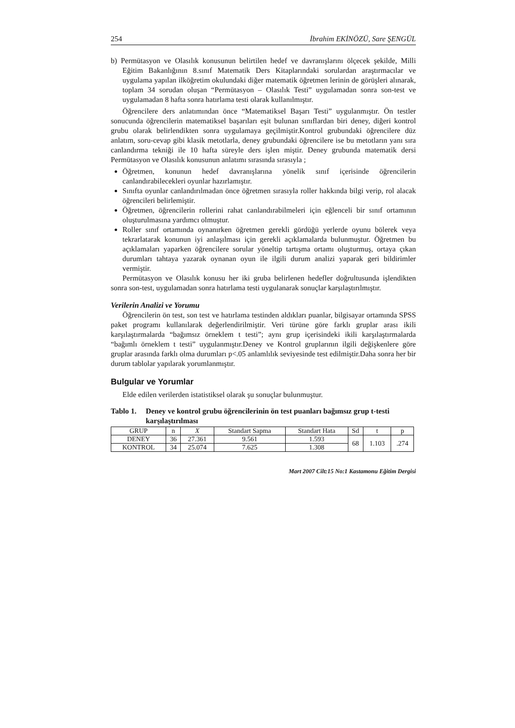254 İbrahim EKİNÖZÜ, Sare ŞENGÜL
b) Permütasyon ve Olasılık konusunun belirtilen hedef ve davranışlarını ölçecek şekilde, Milli Eğitim Bakanlığının 8.sınıf Matematik Ders Kitaplarındaki sorulardan araştırmacılar ve uygulama yapılan ilköğretim okulundaki diğer matematik öğretmen lerinin de görüşleri alınarak, toplam 34 sorudan oluşan “Permütasyon – Olasılık Testi” uygulamadan sonra son-test ve uygulamadan 8 hafta sonra hatırlama testi olarak kullanılmıştır.
Öğrencilere ders anlatımından önce “Matematiksel Başarı Testi” uygulanmıştır. Ön testler sonucunda öğrencilerin matematiksel başarıları eşit bulunan sınıflardan biri deney, diğeri kontrol grubu olarak belirlendikten sonra uygulamaya geçilmiştir.Kontrol grubundaki öğrencilere düz anlatım, soru-cevap gibi klasik metotlarla, deney grubundaki öğrencilere ise bu metotların yanı sıra canlandırma tekniği ile 10 hafta süreyle ders işlen miştir. Deney grubunda matematik dersi Permütasyon ve Olasılık konusunun anlatımı sırasında sırasıyla ;
Öğretmen, konunun hedef davranışlarına yönelik sınıf içerisinde öğrencilerin canlandırabilecekleri oyunlar hazırlamıştır.
Sınıfta oyunlar canlandırılmadan önce öğretmen sırasıyla roller hakkında bilgi verip, rol alacak öğrencileri belirlemiştir.
Öğretmen, öğrencilerin rollerini rahat canlandırabilmeleri için eğlenceli bir sınıf ortamının oluşturulmasına yardımcı olmuştur.
Roller sınıf ortamında oynanırken öğretmen gerekli gördüğü yerlerde oyunu bölerek veya tekrarlatarak konunun iyi anlaşılması için gerekli açıklamalarda bulunmuştur. Öğretmen bu açıklamaları yaparken öğrencilere sorular yöneltip tartışma ortamı oluşturmuş, ortaya çıkan durumları tahtaya yazarak oynanan oyun ile ilgili durum analizi yaparak geri bildirimler vermiştir.
Permütasyon ve Olasılık konusu her iki gruba belirlenen hedefler doğrultusunda işlendikten sonra son-test, uygulamadan sonra hatırlama testi uygulanarak sonuçlar karşılaştırılmıştır.
Verilerin Analizi ve Yorumu
Öğrencilerin ön test, son test ve hatırlama testinden aldıkları puanlar, bilgisayar ortamında SPSS paket programı kullanılarak değerlendirilmiştir. Veri türüne göre farklı gruplar arası ikili karşılaştırmalarda “bağımsız örneklem t testi”; aynı grup içerisindeki ikili karşılaştırmalarda “bağımlı örneklem t testi” uygulanmıştır.Deney ve Kontrol gruplarının ilgili değişkenlere göre gruplar arasında farklı olma durumları p<.05 anlamlılık seviyesinde test edilmiştir.Daha sonra her bir durum tablolar yapılarak yorumlanmıştır.
Bulgular ve Yorumlar
Elde edilen verilerden istatistiksel olarak şu sonuçlar bulunmuştur.
Tablo 1. Deney ve kontrol grubu öğrencilerinin ön test puanları bağımsız grup t-testi karşılaştırılması
| GRUP | n | X | Standart Sapma | Standart Hata | Sd | t | p |
| --- | --- | --- | --- | --- | --- | --- | --- |
| DENEY | 36 | 27.361 | 9.561 | 1.593 | 68 | 1.103 | .274 |
| KONTROL | 34 | 25.074 | 7.625 | 1.308 | | | |
Mart 2007 Cilt:15 No:1 Kastamonu Eğitim Dergisi